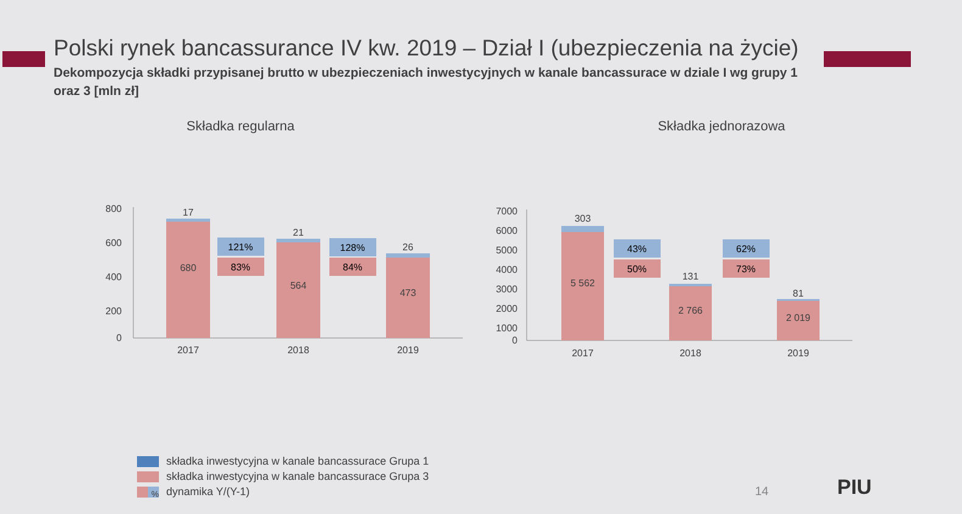Polski rynek bancassurance IV kw. 2019 – Dział I (ubezpieczenia na życie)
Dekompozycja składki przypisanej brutto w ubezpieczeniach inwestycyjnych w kanale bancassurace w dziale I wg grupy 1 oraz 3 [mln zł]
Składka regularna
800
600
400
200
0
17
680
21
564
26
473
121%
83%
128%
84%
2017
2018
2019
Składka jednorazowa
7000
6000
5000
4000
3000
2000
1000
0
303
5 562
131
2 766
81
2 019
43%
50%
62%
73%
2017
2018
2019
składka inwestycyjna w kanale bancassurace Grupa 1
składka inwestycyjna w kanale bancassurace Grupa 3
% dynamika Y/(Y-1)
14 PIU